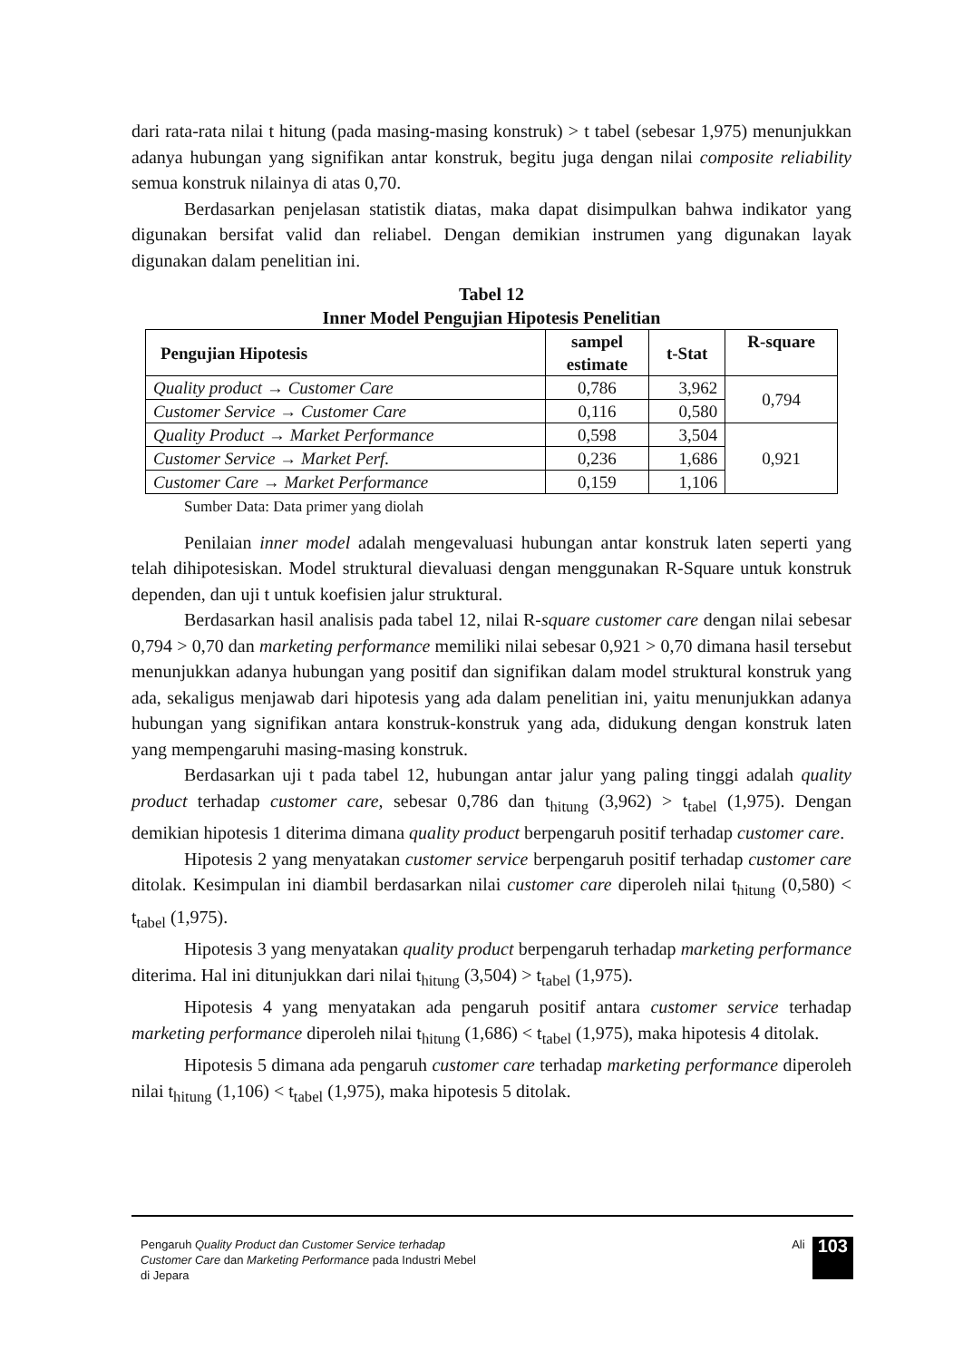dari rata-rata nilai t hitung (pada masing-masing konstruk) > t tabel (sebesar 1,975) menunjukkan adanya hubungan yang signifikan antar konstruk, begitu juga dengan nilai composite reliability semua konstruk nilainya di atas 0,70.
Berdasarkan penjelasan statistik diatas, maka dapat disimpulkan bahwa indikator yang digunakan bersifat valid dan reliabel. Dengan demikian instrumen yang digunakan layak digunakan dalam penelitian ini.
Tabel 12
Inner Model Pengujian Hipotesis Penelitian
| Pengujian Hipotesis | sampel estimate | t-Stat | R-square |
| --- | --- | --- | --- |
| Quality product → Customer Care | 0,786 | 3,962 | 0,794 |
| Customer Service → Customer Care | 0,116 | 0,580 | |
| Quality Product → Market Performance | 0,598 | 3,504 | 0,921 |
| Customer Service → Market Perf. | 0,236 | 1,686 | |
| Customer Care → Market Performance | 0,159 | 1,106 | |
Sumber Data: Data primer yang diolah
Penilaian inner model adalah mengevaluasi hubungan antar konstruk laten seperti yang telah dihipotesiskan. Model struktural dievaluasi dengan menggunakan R-Square untuk konstruk dependen, dan uji t untuk koefisien jalur struktural.
Berdasarkan hasil analisis pada tabel 12, nilai R-square customer care dengan nilai sebesar 0,794 > 0,70 dan marketing performance memiliki nilai sebesar 0,921 > 0,70 dimana hasil tersebut menunjukkan adanya hubungan yang positif dan signifikan dalam model struktural konstruk yang ada, sekaligus menjawab dari hipotesis yang ada dalam penelitian ini, yaitu menunjukkan adanya hubungan yang signifikan antara konstruk-konstruk yang ada, didukung dengan konstruk laten yang mempengaruhi masing-masing konstruk.
Berdasarkan uji t pada tabel 12, hubungan antar jalur yang paling tinggi adalah quality product terhadap customer care, sebesar 0,786 dan t<sub>hitung</sub> (3,962) > t<sub>tabel</sub> (1,975). Dengan demikian hipotesis 1 diterima dimana quality product berpengaruh positif terhadap customer care.
Hipotesis 2 yang menyatakan customer service berpengaruh positif terhadap customer care ditolak. Kesimpulan ini diambil berdasarkan nilai customer care diperoleh nilai t<sub>hitung</sub> (0,580) < t<sub>tabel</sub> (1,975).
Hipotesis 3 yang menyatakan quality product berpengaruh terhadap marketing performance diterima. Hal ini ditunjukkan dari nilai t<sub>hitung</sub> (3,504) > t<sub>tabel</sub> (1,975).
Hipotesis 4 yang menyatakan ada pengaruh positif antara customer service terhadap marketing performance diperoleh nilai t<sub>hitung</sub> (1,686) < t<sub>tabel</sub> (1,975), maka hipotesis 4 ditolak.
Hipotesis 5 dimana ada pengaruh customer care terhadap marketing performance diperoleh nilai t<sub>hitung</sub> (1,106) < t<sub>tabel</sub> (1,975), maka hipotesis 5 ditolak.
Pengaruh Quality Product dan Customer Service terhadap Customer Care dan Marketing Performance pada Industri Mebel di Jepara
Ali 103